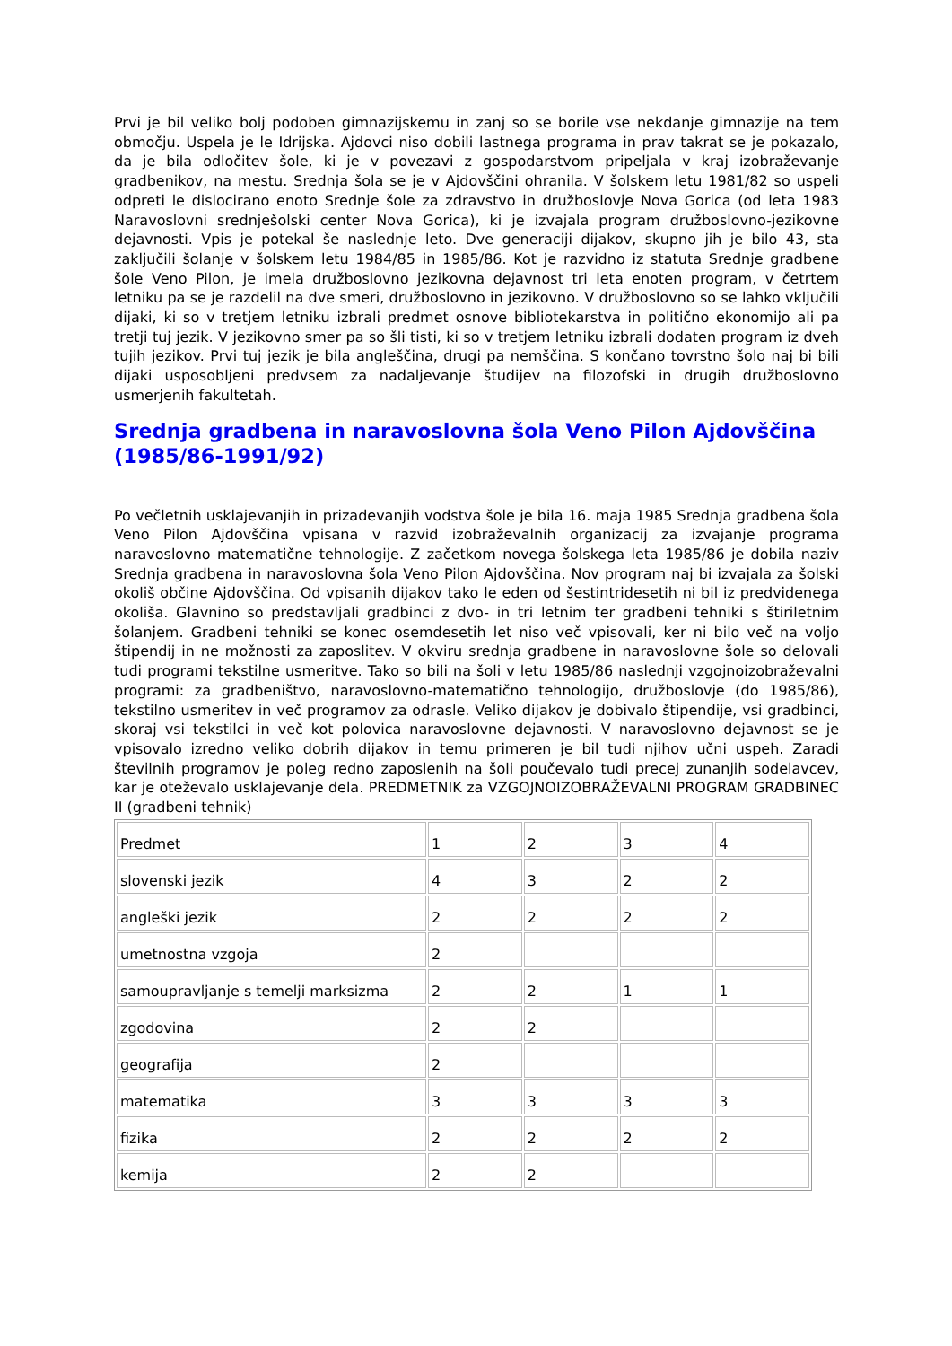Prvi je bil veliko bolj podoben gimnazijskemu in zanj so se borile vse nekdanje gimnazije na tem območju. Uspela je le Idrijska. Ajdovci niso dobili lastnega programa in prav takrat se je pokazalo, da je bila odločitev šole, ki je v povezavi z gospodarstvom pripeljala v kraj izobraževanje gradbenikov, na mestu. Srednja šola se je v Ajdovščini ohranila. V šolskem letu 1981/82 so uspeli odpreti le dislocirano enoto Srednje šole za zdravstvo in družboslovje Nova Gorica (od leta 1983 Naravoslovni srednješolski center Nova Gorica), ki je izvajala program družboslovno-jezikovne dejavnosti. Vpis je potekal še naslednje leto. Dve generaciji dijakov, skupno jih je bilo 43, sta zaključili šolanje v šolskem letu 1984/85 in 1985/86. Kot je razvidno iz statuta Srednje gradbene šole Veno Pilon, je imela družboslovno jezikovna dejavnost tri leta enoten program, v četrtem letniku pa se je razdelil na dve smeri, družboslovno in jezikovno. V družboslovno so se lahko vključili dijaki, ki so v tretjem letniku izbrali predmet osnove bibliotekarstva in politično ekonomijo ali pa tretji tuj jezik. V jezikovno smer pa so šli tisti, ki so v tretjem letniku izbrali dodaten program iz dveh tujih jezikov. Prvi tuj jezik je bila angleščina, drugi pa nemščina. S končano tovrstno šolo naj bi bili dijaki usposobljeni predvsem za nadaljevanje študijev na filozofski in drugih družboslovno usmerjenih fakultetah.
Srednja gradbena in naravoslovna šola Veno Pilon Ajdovščina (1985/86-1991/92)
Po večletnih usklajevanjih in prizadevanjih vodstva šole je bila 16. maja 1985 Srednja gradbena šola Veno Pilon Ajdovščina vpisana v razvid izobraževalnih organizacij za izvajanje programa naravoslovno matematične tehnologije. Z začetkom novega šolskega leta 1985/86 je dobila naziv Srednja gradbena in naravoslovna šola Veno Pilon Ajdovščina. Nov program naj bi izvajala za šolski okoliš občine Ajdovščina. Od vpisanih dijakov tako le eden od šestintridesetih ni bil iz predvidenega okoliša. Glavnino so predstavljali gradbinci z dvo- in tri letnim ter gradbeni tehniki s štiriletnim šolanjem. Gradbeni tehniki se konec osemdesetih let niso več vpisovali, ker ni bilo več na voljo štipendij in ne možnosti za zaposlitev. V okviru srednja gradbene in naravoslovne šole so delovali tudi programi tekstilne usmeritve. Tako so bili na šoli v letu 1985/86 naslednji vzgojnoizobraževalni programi: za gradbeništvo, naravoslovno-matematično tehnologijo, družboslovje (do 1985/86), tekstilno usmeritev in več programov za odrasle. Veliko dijakov je dobivalo štipendije, vsi gradbinci, skoraj vsi tekstilci in več kot polovica naravoslovne dejavnosti. V naravoslovno dejavnost se je vpisovalo izredno veliko dobrih dijakov in temu primeren je bil tudi njihov učni uspeh. Zaradi številnih programov je poleg redno zaposlenih na šoli poučevalo tudi precej zunanjih sodelavcev, kar je oteževalo usklajevanje dela. PREDMETNIK za VZGOJNOIZOBRAŽEVALNI PROGRAM GRADBINEC II (gradbeni tehnik)
| Predmet | 1 | 2 | 3 | 4 |
| slovenski jezik | 4 | 3 | 2 | 2 |
| angleški jezik | 2 | 2 | 2 | 2 |
| umetnostna vzgoja | 2 | | | |
| samoupravljanje s temelji marksizma | 2 | 2 | 1 | 1 |
| zgodovina | 2 | 2 | | |
| geografija | 2 | | | |
| matematika | 3 | 3 | 3 | 3 |
| fizika | 2 | 2 | 2 | 2 |
| kemija | 2 | 2 | | |